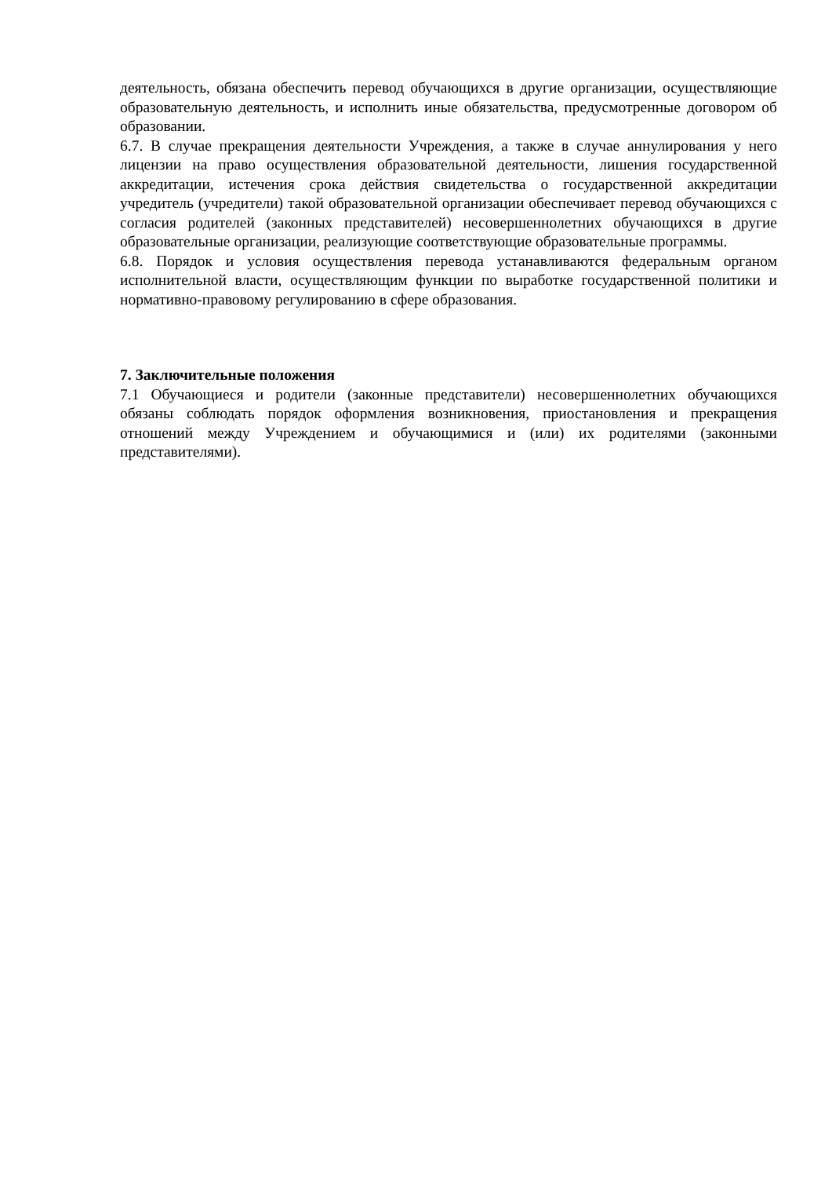деятельность, обязана обеспечить перевод обучающихся в другие организации, осуществляющие образовательную деятельность, и исполнить иные обязательства, предусмотренные договором об образовании.
6.7. В случае прекращения деятельности Учреждения, а также в случае аннулирования у него лицензии на право осуществления образовательной деятельности, лишения государственной аккредитации, истечения срока действия свидетельства о государственной аккредитации учредитель (учредители) такой образовательной организации обеспечивает перевод обучающихся с согласия родителей (законных представителей) несовершеннолетних обучающихся в другие образовательные организации, реализующие соответствующие образовательные программы.
6.8. Порядок и условия осуществления перевода устанавливаются федеральным органом исполнительной власти, осуществляющим функции по выработке государственной политики и нормативно-правовому регулированию в сфере образования.
7. Заключительные положения
7.1 Обучающиеся и родители (законные представители) несовершеннолетних обучающихся обязаны соблюдать порядок оформления возникновения, приостановления и прекращения отношений между Учреждением и обучающимися и (или) их родителями (законными представителями).